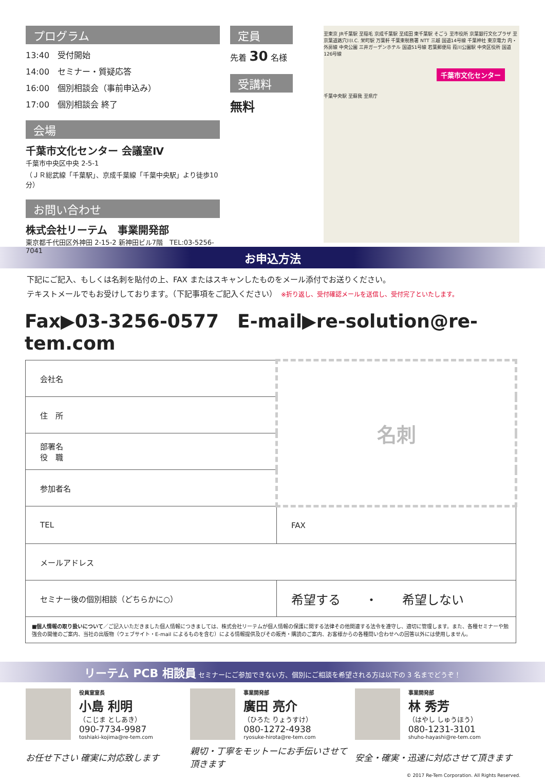プログラム
13:40　受付開始
14:00　セミナー・質疑応答
16:00　個別相談会（事前申込み）
17:00　個別相談会 終了
会場
千葉市文化センター 会議室Ⅳ
千葉市中央区中央 2-5-1
（ＪＲ総武線「千葉駅」、京成千葉線「千葉中央駅」より徒歩10分）
お問い合わせ
株式会社リーテム　事業開発部
東京都千代田区外神田 2-15-2 新神田ビル7階　TEL:03-5256-7041
定員
先着 30 名様
受講料
無料
至東京 JR千葉駅 至稲毛 京成千葉駅 至成田 東千葉駅 そごう 至市役所 京葉銀行文化プラザ 至京葉道路穴川I.C. 栄町駅 万葉軒 千葉東税務署 NTT 三越 国道14号線 千葉神社 東京電力 内・外房線 中央公園 三井ガーデンホテル 国道51号線 若葉郵便局 葭川公園駅 中央区役所 国道126号線
千葉市文化センター
千葉中央駅 至蘇我 至県庁
お申込方法
下記にご記入、もしくは名刺を貼付の上、FAX またはスキャンしたものをメール添付でお送りください。
テキストメールでもお受けしております。（下記事項をご記入ください）　※折り返し、受付確認メールを送信し、受付完了といたします。
Fax▶03-3256-0577　E-mail▶re-solution@re-tem.com
| 会社名 | 名刺 |
| 住 所 | |
| 部署名 役 職 | |
| 参加者名 | |
| TEL | FAX |
| メールアドレス | |
| セミナー後の個別相談（どちらかに○） | 希望する ・ 希望しない |
| ■個人情報の取り扱いについて ／ご記入いただきました個人情報につきましては、株式会社リーテムが個人情報の保護に関する法律その他関連する法令を遵守し、適切に管理します。また、各種セミナーや勉強会の開催のご案内、当社の出版物（ウェブサイト・E-mail によるものを含む）による情報提供及びその販売・購読のご案内、お客様からの各種問い合わせへの回答以外には使用しません。 | |
リーテム PCB 相談員 セミナーにご参加できない方、個別にご相談を希望される方は以下の 3 名までどうぞ！
役員室室長
小島 利明
（こじま としあき）
090-7734-9987
toshiaki-kojima@re-tem.com
お任せ下さい 確実に対応致します
事業開発部
廣田 亮介
（ひろた りょうすけ）
080-1272-4938
ryosuke-hirota@re-tem.com
親切・丁寧をモットーにお手伝いさせて頂きます
事業開発部
林 秀芳
（はやし しゅうほう）
080-1231-3101
shuho-hayashi@re-tem.com
安全・確実・迅速に対応させて頂きます
© 2017 Re-Tem Corporation. All Rights Reserved.